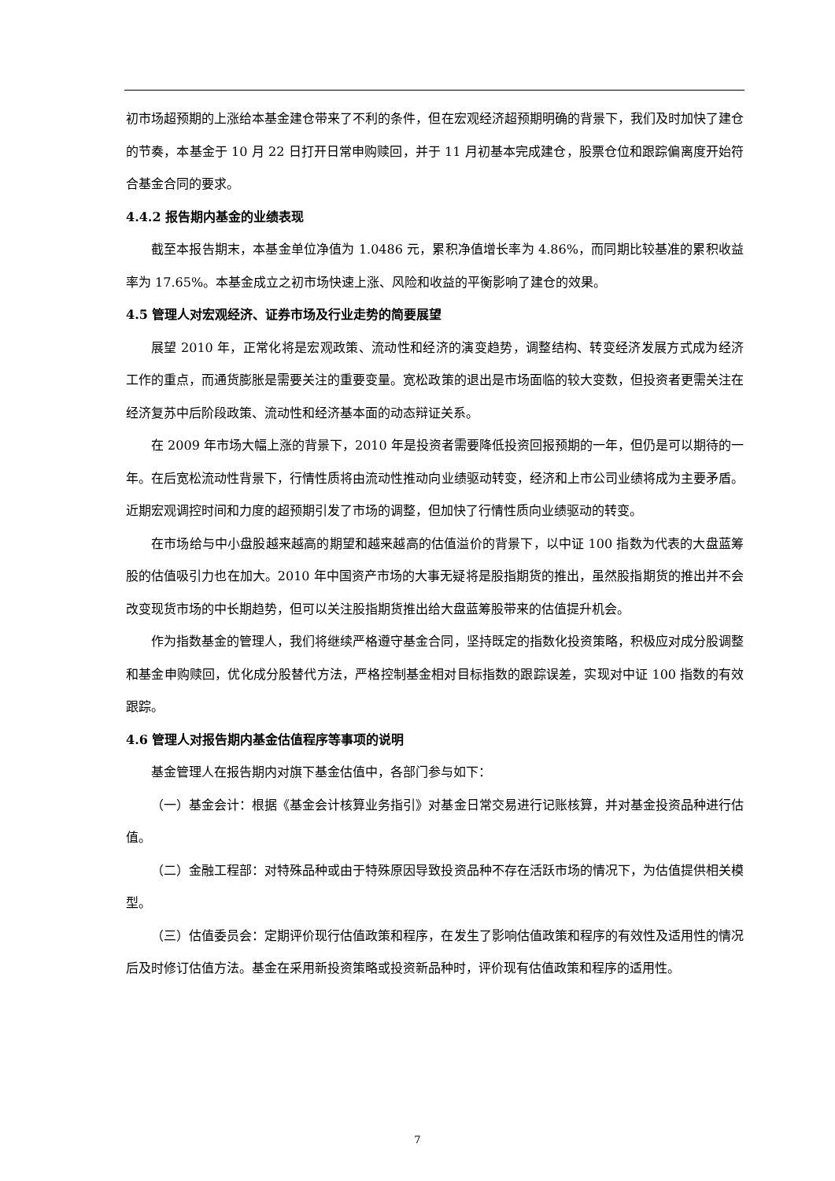初市场超预期的上涨给本基金建仓带来了不利的条件，但在宏观经济超预期明确的背景下，我们及时加快了建仓的节奏，本基金于 10 月 22 日打开日常申购赎回，并于 11 月初基本完成建仓，股票仓位和跟踪偏离度开始符合基金合同的要求。
4.4.2 报告期内基金的业绩表现
截至本报告期末，本基金单位净值为 1.0486 元，累积净值增长率为 4.86%，而同期比较基准的累积收益率为 17.65%。本基金成立之初市场快速上涨、风险和收益的平衡影响了建仓的效果。
4.5 管理人对宏观经济、证券市场及行业走势的简要展望
展望 2010 年，正常化将是宏观政策、流动性和经济的演变趋势，调整结构、转变经济发展方式成为经济工作的重点，而通货膨胀是需要关注的重要变量。宽松政策的退出是市场面临的较大变数，但投资者更需关注在经济复苏中后阶段政策、流动性和经济基本面的动态辩证关系。
在 2009 年市场大幅上涨的背景下，2010 年是投资者需要降低投资回报预期的一年，但仍是可以期待的一年。在后宽松流动性背景下，行情性质将由流动性推动向业绩驱动转变，经济和上市公司业绩将成为主要矛盾。近期宏观调控时间和力度的超预期引发了市场的调整，但加快了行情性质向业绩驱动的转变。
在市场给与中小盘股越来越高的期望和越来越高的估值溢价的背景下，以中证 100 指数为代表的大盘蓝筹股的估值吸引力也在加大。2010 年中国资产市场的大事无疑将是股指期货的推出，虽然股指期货的推出并不会改变现货市场的中长期趋势，但可以关注股指期货推出给大盘蓝筹股带来的估值提升机会。
作为指数基金的管理人，我们将继续严格遵守基金合同，坚持既定的指数化投资策略，积极应对成分股调整和基金申购赎回，优化成分股替代方法，严格控制基金相对目标指数的跟踪误差，实现对中证 100 指数的有效跟踪。
4.6 管理人对报告期内基金估值程序等事项的说明
基金管理人在报告期内对旗下基金估值中，各部门参与如下：
（一）基金会计：根据《基金会计核算业务指引》对基金日常交易进行记账核算，并对基金投资品种进行估值。
（二）金融工程部：对特殊品种或由于特殊原因导致投资品种不存在活跃市场的情况下，为估值提供相关模型。
（三）估值委员会：定期评价现行估值政策和程序，在发生了影响估值政策和程序的有效性及适用性的情况后及时修订估值方法。基金在采用新投资策略或投资新品种时，评价现有估值政策和程序的适用性。
7